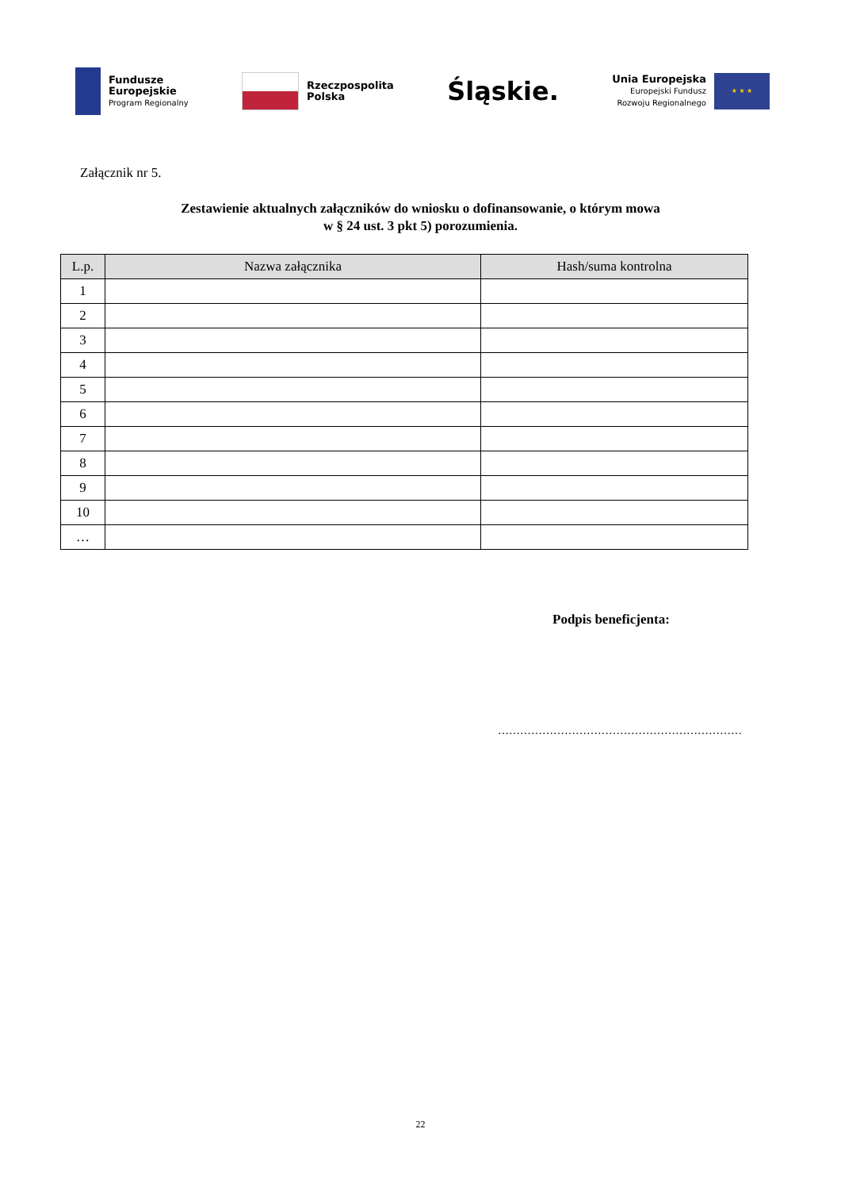Fundusze
Europejskie
Program Regionalny
Rzeczpospolita
Polska
Śląskie.
Unia Europejska
Europejski Fundusz
Rozwoju Regionalnego
★ ★ ★
Załącznik nr 5.
Zestawienie aktualnych załączników do wniosku o dofinansowanie, o którym mowa
w § 24 ust. 3 pkt 5) porozumienia.
| L.p. | Nazwa załącznika | Hash/suma kontrolna |
| --- | --- | --- |
| 1 | | |
| 2 | | |
| 3 | | |
| 4 | | |
| 5 | | |
| 6 | | |
| 7 | | |
| 8 | | |
| 9 | | |
| 10 | | |
| … | | |
Podpis beneficjenta:
…………………………………………………………
22